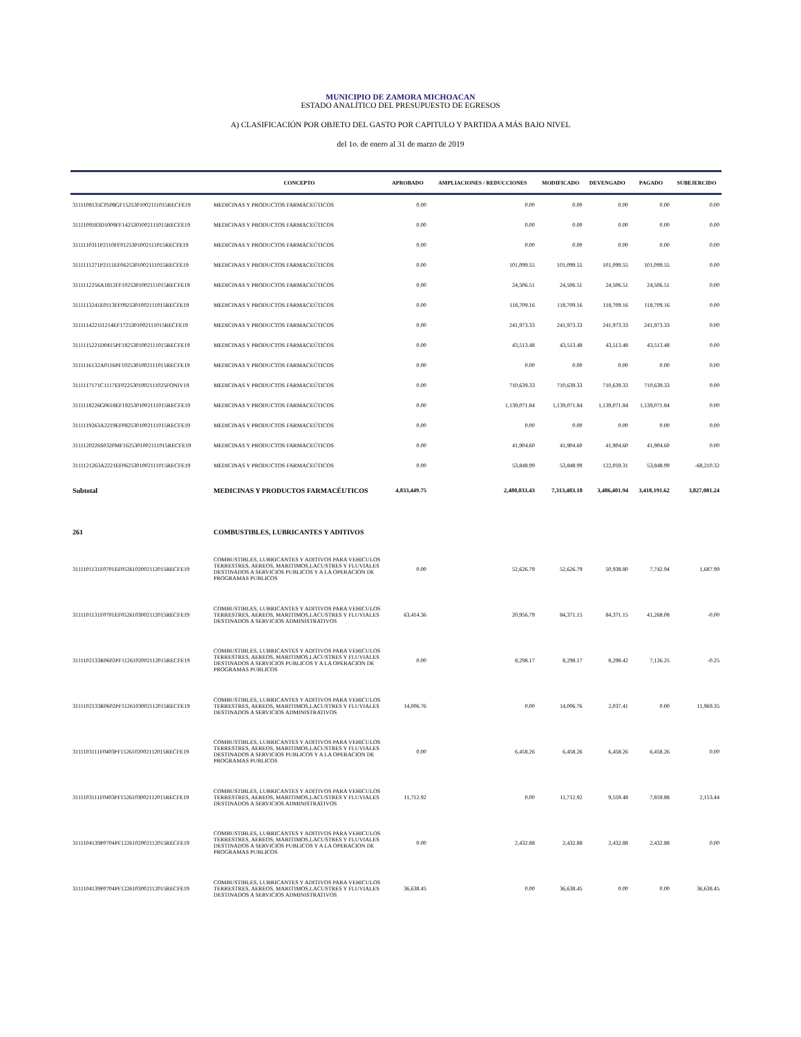MUNICIPIO DE ZAMORA MICHOACAN
ESTADO ANALÍTICO DEL PRESUPUESTO DE EGRESOS
A) CLASIFICACIÓN POR OBJETO DEL GASTO POR CAPITULO Y PARTIDA A MÁS BAJO NIVEL
del 1o. de enero al 31 de marzo de 2019
| | CONCEPTO | APROBADO | AMPLIACIONES / REDUCCIONES | MODIFICADO | DEVENGADO | PAGADO | SUBEJERCIDO |
| --- | --- | --- | --- | --- | --- | --- | --- |
| 3111108135C0508GF1525301002111015RECFE19 | MEDICINAS Y PRODUCTOS FARMACEÚTICOS | 0.00 | 0.00 | 0.00 | 0.00 | 0.00 | 0.00 |
| 3111109183D1009FF1425301002111015RECFE19 | MEDICINAS Y PRODUCTOS FARMACEÚTICOS | 0.00 | 0.00 | 0.00 | 0.00 | 0.00 | 0.00 |
| 3111110311P2110FF0125301002111015RECFE19 | MEDICINAS Y PRODUCTOS FARMACEÚTICOS | 0.00 | 0.00 | 0.00 | 0.00 | 0.00 | 0.00 |
| 3111111271P2111EF0625301002111015RECFE19 | MEDICINAS Y PRODUCTOS FARMACEÚTICOS | 0.00 | 101,099.55 | 101,099.55 | 101,099.55 | 101,099.55 | 0.00 |
| 3111112256A1812FF1025301002111015RECFE19 | MEDICINAS Y PRODUCTOS FARMACEÚTICOS | 0.00 | 24,506.51 | 24,506.51 | 24,506.51 | 24,506.51 | 0.00 |
| 3111113241E0113FF0925301002111015RECFE19 | MEDICINAS Y PRODUCTOS FARMACEÚTICOS | 0.00 | 118,709.16 | 118,709.16 | 118,709.16 | 118,709.16 | 0.00 |
| 3111114221I1214EF1725301002111015RECFE19 | MEDICINAS Y PRODUCTOS FARMACEÚTICOS | 0.00 | 241,973.33 | 241,973.33 | 241,973.33 | 241,973.33 | 0.00 |
| 3111115221D0415PF1825301002111015RECFE19 | MEDICINAS Y PRODUCTOS FARMACEÚTICOS | 0.00 | 43,513.48 | 43,513.48 | 43,513.48 | 43,513.48 | 0.00 |
| 3111116132A0116PF1025301002111015RECFE19 | MEDICINAS Y PRODUCTOS FARMACEÚTICOS | 0.00 | 0.00 | 0.00 | 0.00 | 0.00 | 0.00 |
| 3111117171C1117EF0225301002111025FONIV19 | MEDICINAS Y PRODUCTOS FARMACEÚTICOS | 0.00 | 710,639.33 | 710,639.33 | 710,639.33 | 710,639.33 | 0.00 |
| 3111118226G0618EF1925301002111015RECFE19 | MEDICINAS Y PRODUCTOS FARMACEÚTICOS | 0.00 | 1,139,071.84 | 1,139,071.84 | 1,139,071.84 | 1,139,071.84 | 0.00 |
| 3111119263A2219EF0825301002111015RECFE19 | MEDICINAS Y PRODUCTOS FARMACEÚTICOS | 0.00 | 0.00 | 0.00 | 0.00 | 0.00 | 0.00 |
| 3111120226S0320MF1625301002111015RECFE19 | MEDICINAS Y PRODUCTOS FARMACEÚTICOS | 0.00 | 41,904.60 | 41,904.60 | 41,904.60 | 41,904.60 | 0.00 |
| 3111121263A2221EF0625301002111015RECFE19 | MEDICINAS Y PRODUCTOS FARMACEÚTICOS | 0.00 | 53,848.99 | 53,848.99 | 122,059.31 | 53,848.99 | -68,210.32 |
| Subtotal | MEDICINAS Y PRODUCTOS FARMACÉUTICOS | 4,833,449.75 | 2,480,033.43 | 7,313,483.18 | 3,486,401.94 | 3,418,191.62 | 3,827,081.24 |
| 261 | COMBUSTIBLES, LUBRICANTES Y ADITIVOS | | | | | | |
| 3111101131F0701EF0526102002112015RECFE19 | COMBUSTIBLES, LUBRICANTES Y ADITIVOS PARA VEHICULOS TERRESTRES, AEREOS, MARITIMOS,LACUSTRES Y FLUVIALES DESTINADOS A SERVICIOS PUBLICOS Y A LA OPERACION DE PROGRAMAS PUBLICOS | 0.00 | 52,626.79 | 52,626.79 | 50,938.80 | 7,742.94 | 1,687.99 |
| 3111101131F0701EF0526103002112015RECFE19 | COMBUSTIBLES, LUBRICANTES Y ADITIVOS PARA VEHICULOS TERRESTRES, AEREOS, MARITIMOS,LACUSTRES Y FLUVIALES DESTINADOS A SERVICIOS ADMINISTRATIVOS | 63,414.36 | 20,956.79 | 84,371.15 | 84,371.15 | 41,268.08 | -0.00 |
| 3111102133R0602PF1126102002112015RECFE19 | COMBUSTIBLES, LUBRICANTES Y ADITIVOS PARA VEHICULOS TERRESTRES, AEREOS, MARITIMOS,LACUSTRES Y FLUVIALES DESTINADOS A SERVICIOS PUBLICOS Y A LA OPERACION DE PROGRAMAS PUBLICOS | 0.00 | 8,298.17 | 8,298.17 | 8,298.42 | 7,126.25 | -0.25 |
| 3111102133R0602PF1126103002112015RECFE19 | COMBUSTIBLES, LUBRICANTES Y ADITIVOS PARA VEHICULOS TERRESTRES, AEREOS, MARITIMOS,LACUSTRES Y FLUVIALES DESTINADOS A SERVICIOS ADMINISTRATIVOS | 14,006.76 | 0.00 | 14,006.76 | 2,037.41 | 0.00 | 11,969.35 |
| 3111103111F0403PF1526102002112015RECFE19 | COMBUSTIBLES, LUBRICANTES Y ADITIVOS PARA VEHICULOS TERRESTRES, AEREOS, MARITIMOS,LACUSTRES Y FLUVIALES DESTINADOS A SERVICIOS PUBLICOS Y A LA OPERACION DE PROGRAMAS PUBLICOS | 0.00 | 6,458.26 | 6,458.26 | 6,458.26 | 6,458.26 | 0.00 |
| 3111103111F0403PF1526103002112015RECFE19 | COMBUSTIBLES, LUBRICANTES Y ADITIVOS PARA VEHICULOS TERRESTRES, AEREOS, MARITIMOS,LACUSTRES Y FLUVIALES DESTINADOS A SERVICIOS ADMINISTRATIVOS | 11,712.92 | 0.00 | 11,712.92 | 9,559.48 | 7,859.88 | 2,153.44 |
| 3111104139P0704PF1226102002112015RECFE19 | COMBUSTIBLES, LUBRICANTES Y ADITIVOS PARA VEHICULOS TERRESTRES, AEREOS, MARITIMOS,LACUSTRES Y FLUVIALES DESTINADOS A SERVICIOS PUBLICOS Y A LA OPERACION DE PROGRAMAS PUBLICOS | 0.00 | 2,432.88 | 2,432.88 | 2,432.88 | 2,432.88 | 0.00 |
| 3111104139P0704PF1226103002112015RECFE19 | COMBUSTIBLES, LUBRICANTES Y ADITIVOS PARA VEHICULOS TERRESTRES, AEREOS, MARITIMOS,LACUSTRES Y FLUVIALES DESTINADOS A SERVICIOS ADMINISTRATIVOS | 36,638.45 | 0.00 | 36,638.45 | 0.00 | 0.00 | 36,638.45 |